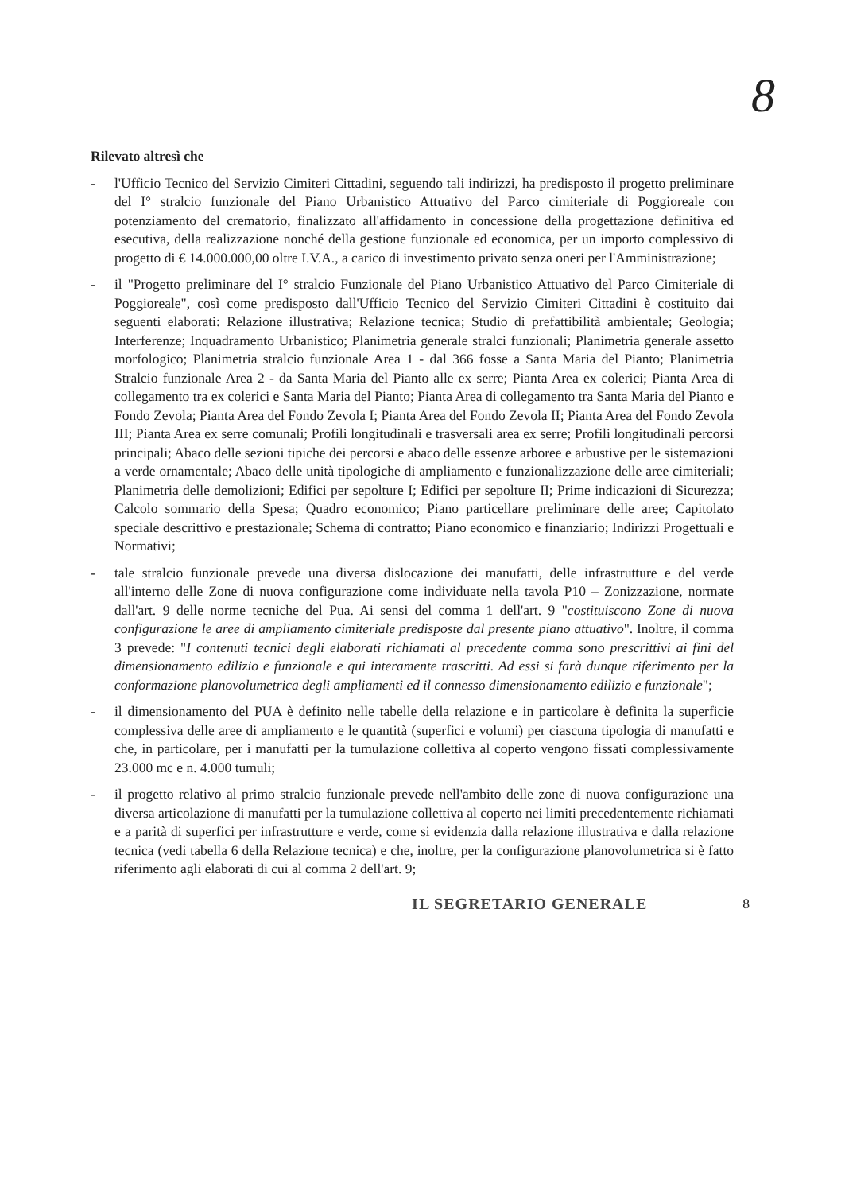8
Rilevato altresì che
- l'Ufficio Tecnico del Servizio Cimiteri Cittadini, seguendo tali indirizzi, ha predisposto il progetto preliminare del I° stralcio funzionale del Piano Urbanistico Attuativo del Parco cimiteriale di Poggioreale con potenziamento del crematorio, finalizzato all'affidamento in concessione della progettazione definitiva ed esecutiva, della realizzazione nonché della gestione funzionale ed economica, per un importo complessivo di progetto di € 14.000.000,00 oltre I.V.A., a carico di investimento privato senza oneri per l'Amministrazione;
- il "Progetto preliminare del I° stralcio Funzionale del Piano Urbanistico Attuativo del Parco Cimiteriale di Poggioreale", così come predisposto dall'Ufficio Tecnico del Servizio Cimiteri Cittadini è costituito dai seguenti elaborati: Relazione illustrativa; Relazione tecnica; Studio di prefattibilità ambientale; Geologia; Interferenze; Inquadramento Urbanistico; Planimetria generale stralci funzionali; Planimetria generale assetto morfologico; Planimetria stralcio funzionale Area 1 - dal 366 fosse a Santa Maria del Pianto; Planimetria Stralcio funzionale Area 2 - da Santa Maria del Pianto alle ex serre; Pianta Area ex colerici; Pianta Area di collegamento tra ex colerici e Santa Maria del Pianto; Pianta Area di collegamento tra Santa Maria del Pianto e Fondo Zevola; Pianta Area del Fondo Zevola I; Pianta Area del Fondo Zevola II; Pianta Area del Fondo Zevola III; Pianta Area ex serre comunali; Profili longitudinali e trasversali area ex serre; Profili longitudinali percorsi principali; Abaco delle sezioni tipiche dei percorsi e abaco delle essenze arboree e arbustive per le sistemazioni a verde ornamentale; Abaco delle unità tipologiche di ampliamento e funzionalizzazione delle aree cimiteriali; Planimetria delle demolizioni; Edifici per sepolture I; Edifici per sepolture II; Prime indicazioni di Sicurezza; Calcolo sommario della Spesa; Quadro economico; Piano particellare preliminare delle aree; Capitolato speciale descrittivo e prestazionale; Schema di contratto; Piano economico e finanziario; Indirizzi Progettuali e Normativi;
- tale stralcio funzionale prevede una diversa dislocazione dei manufatti, delle infrastrutture e del verde all'interno delle Zone di nuova configurazione come individuate nella tavola P10 – Zonizzazione, normate dall'art. 9 delle norme tecniche del Pua. Ai sensi del comma 1 dell'art. 9 "costituiscono Zone di nuova configurazione le aree di ampliamento cimiteriale predisposte dal presente piano attuativo". Inoltre, il comma 3 prevede: "I contenuti tecnici degli elaborati richiamati al precedente comma sono prescrittivi ai fini del dimensionamento edilizio e funzionale e qui interamente trascritti. Ad essi si farà dunque riferimento per la conformazione planovolumetrica degli ampliamenti ed il connesso dimensionamento edilizio e funzionale";
- il dimensionamento del PUA è definito nelle tabelle della relazione e in particolare è definita la superficie complessiva delle aree di ampliamento e le quantità (superfici e volumi) per ciascuna tipologia di manufatti e che, in particolare, per i manufatti per la tumulazione collettiva al coperto vengono fissati complessivamente 23.000 mc e n. 4.000 tumuli;
- il progetto relativo al primo stralcio funzionale prevede nell'ambito delle zone di nuova configurazione una diversa articolazione di manufatti per la tumulazione collettiva al coperto nei limiti precedentemente richiamati e a parità di superfici per infrastrutture e verde, come si evidenzia dalla relazione illustrativa e dalla relazione tecnica (vedi tabella 6 della Relazione tecnica) e che, inoltre, per la configurazione planovolumetrica si è fatto riferimento agli elaborati di cui al comma 2 dell'art. 9;
IL SEGRETARIO GENERALE 8